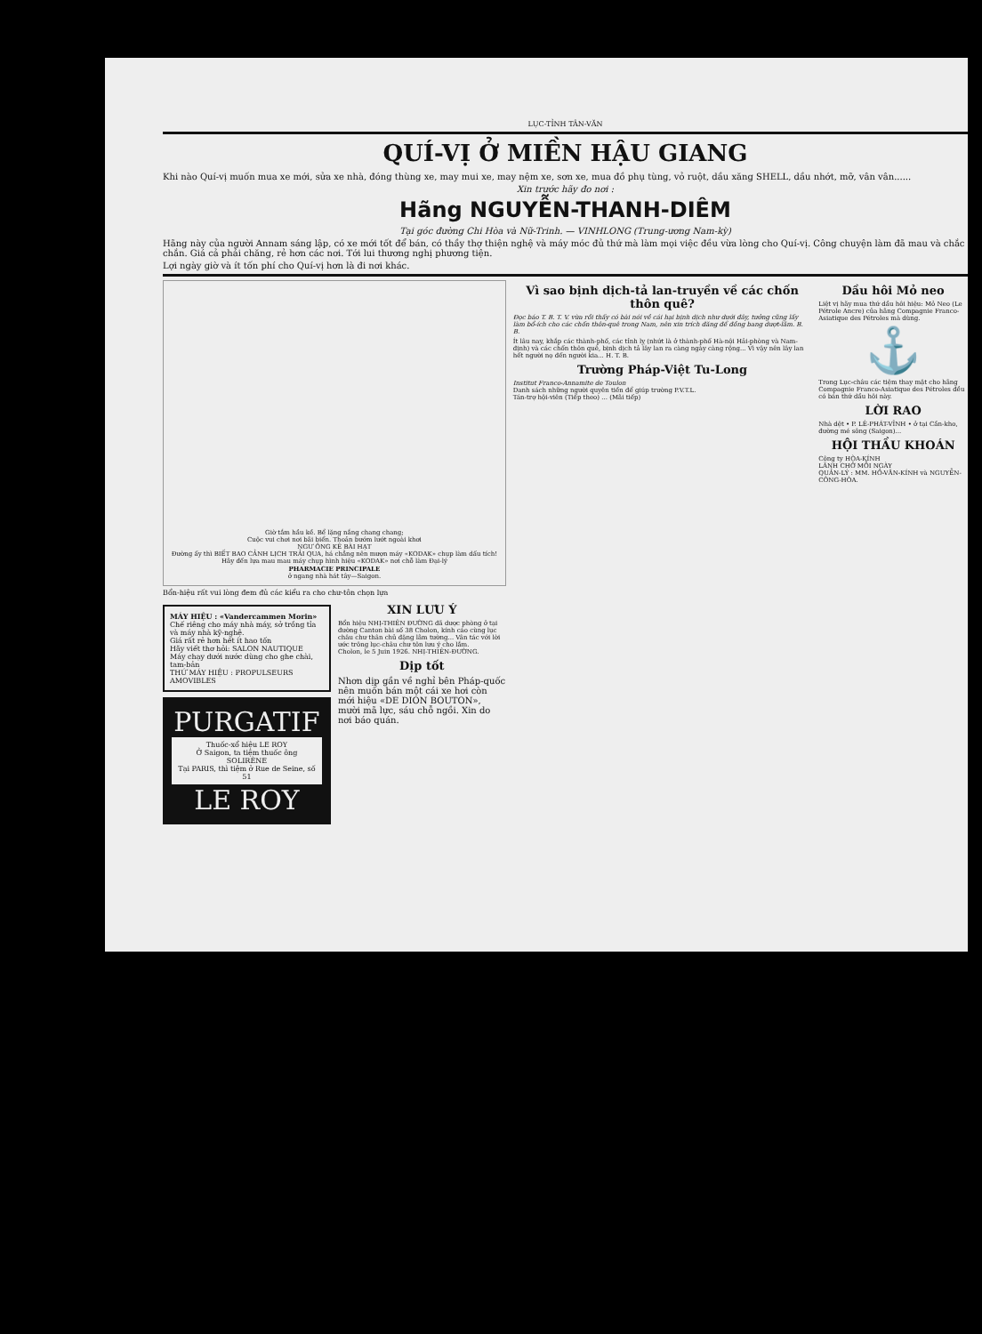LỤC-TỈNH TÂN-VĂN
QUÍ-VỊ Ở MIỀN HẬU GIANG
Khi nào Quí-vị muốn mua xe mới, sửa xe nhà, đóng thùng xe, may mui xe, may nệm xe, sơn xe, mua đồ phụ tùng, vỏ ruột, dầu xăng SHELL, dầu nhớt, mỡ, vân vân......
Xin trước hãy đo nơi :
Hãng NGUYỄN-THANH-DIÊM
Tại góc đường Chi Hòa và Nữ-Trinh. — VINHLONG (Trung-ương Nam-kỳ)
Hãng này của người Annam sáng lập, có xe mới tốt để bán, có thầy thợ thiện nghệ và máy móc đủ thứ mà làm mọi việc đều vừa lòng cho Quí-vị. Công chuyện làm đã mau và chắc chắn. Giá cả phải chăng, rẻ hơn các nơi. Tới lui thương nghị phương tiện.
Lợi ngày giờ và ít tốn phí cho Quí-vị hơn là đi nơi khác.
Giờ tắm hầu kề. Bể lặng nắng chang chang;
Cuộc vui chơi nơi bãi biển. Thoản bướm lướt ngoài khơi
NGƯ ÔNG KÊ BÀI HẠT
Đường ấy thì BIẾT BAO CẢNH LỊCH TRẢI QUA, há chẳng nên mượn máy «KODAK» chụp làm dấu tích!
Hãy đến lựa mau mau máy chụp hình hiệu «KODAK» nơi chỗ làm Đại-lý
PHARMACIE PRINCIPALE
ở ngang nhà hát tây—Saigon.
Bổn-hiệu rất vui lòng đem đủ các kiểu ra cho chư-tôn chọn lựa
MÁY HIỆU : «Vandercammen Morin»
Chế riêng cho máy nhà máy, sở trồng tỉa và máy nhà kỹ-nghệ.
Giá rất rẻ hơn hết ít hao tốn
Hãy viết thơ hỏi: SALON NAUTIQUE
Máy chạy dưới nước dùng cho ghe chài, tam-bản
THỨ MÁY HIỆU : PROPULSEURS AMOVIBLES
PURGATIF
Thuốc-xổ hiệu LE ROY
Ở Saigon, ta tiệm thuốc ông SOLIRÈNE
Tại PARIS, thì tiệm ở Rue de Seine, số 51
LE ROY
XIN LƯU Ý
Bổn hiệu NHỊ-THIÊN ĐƯỜNG đã dược phòng ở tại đường Canton bài số 38 Cholon, kính cáo cùng lục châu chư thân chủ đặng lãm tường... Vân tác với lời ước trông lục-châu chư tôn lưu ý cho lắm.
Cholon, le 5 Juin 1926. NHỊ-THIÊN-ĐƯỜNG.
Dịp tốt
Nhơn dịp gần về nghỉ bên Pháp-quốc nên muốn bán một cái xe hơi còn mới hiệu «DE DION BOUTON», mười mã lực, sáu chỗ ngồi. Xin do nơi báo quán.
Vì sao bịnh dịch-tả lan-truyền về các chốn thôn quê?
Đọc báo T. B. T. V. vừa rồi thấy có bài nói về cái hại bịnh dịch như dưới đây, tưởng cũng lấy làm bổ-ích cho các chốn thôn-quê trong Nam, nên xin trích đăng để đồng bang dượt-lãm. B. B.
Ít lâu nay, khắp các thành-phố, các tỉnh lỵ (nhứt là ở thành-phố Hà-nội Hải-phòng và Nam-định) và các chốn thôn quê, bịnh dịch tả lây lan ra càng ngày càng rộng... Vì vậy nên lây lan hết người nọ đến người kia... H. T. B.
Trường Pháp-Việt Tu-Long
Institut Franco-Annamite de Toulon
Danh sách những người quyên tiền để giúp trường P.V.T.L.
Tán-trợ hội-viên (Tiếp theo) ... (Mãi tiếp)
Dầu hôi Mỏ neo
Liệt vị hãy mua thứ dầu hôi hiệu: Mỏ Neo (Le Pétrole Ancre) của hãng Compagnie Franco-Asiatique des Pétroles mà dùng.
⚓
Trong Lục-châu các tiệm thay mặt cho hãng Compagnie Franco-Asiatique des Pétroles đều có bán thứ dầu hôi này.
LỜI RAO
Nhà dệt • P. LÊ-PHÁT-VĨNH • ở tại Cần-kho, đường mé sông (Saigon)...
HỘI THẦU KHOÁN
Công ty HÒA-KÍNH
LÃNH CHỞ MỖI NGÀY
QUẢN-LÝ : MM. HỒ-VĂN-KÍNH và NGUYỄN-CÔNG-HÒA.